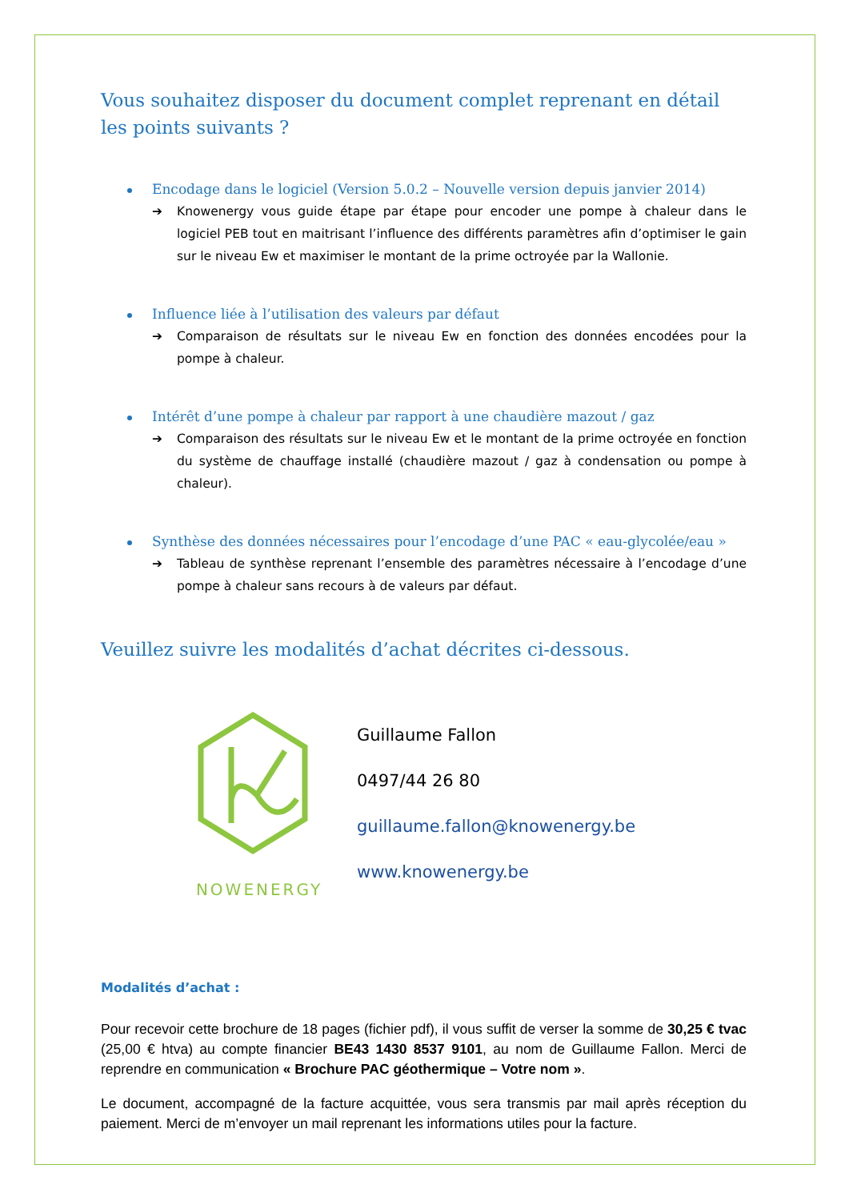Vous souhaitez disposer du document complet reprenant en détail les points suivants ?
Encodage dans le logiciel (Version 5.0.2 – Nouvelle version depuis janvier 2014)
➔ Knowenergy vous guide étape par étape pour encoder une pompe à chaleur dans le logiciel PEB tout en maitrisant l’influence des différents paramètres afin d’optimiser le gain sur le niveau Ew et maximiser le montant de la prime octroyée par la Wallonie.
Influence liée à l’utilisation des valeurs par défaut
➔ Comparaison de résultats sur le niveau Ew en fonction des données encodées pour la pompe à chaleur.
Intérêt d’une pompe à chaleur par rapport à une chaudière mazout / gaz
➔ Comparaison des résultats sur le niveau Ew et le montant de la prime octroyée en fonction du système de chauffage installé (chaudière mazout / gaz à condensation ou pompe à chaleur).
Synthèse des données nécessaires pour l’encodage d’une PAC « eau-glycolée/eau »
➔ Tableau de synthèse reprenant l’ensemble des paramètres nécessaire à l’encodage d’une pompe à chaleur sans recours à de valeurs par défaut.
Veuillez suivre les modalités d’achat décrites ci-dessous.
KNOWENERGY
Guillaume Fallon
0497/44 26 80
guillaume.fallon@knowenergy.be
www.knowenergy.be
Modalités d’achat :
Pour recevoir cette brochure de 18 pages (fichier pdf), il vous suffit de verser la somme de 30,25 € tvac (25,00 € htva) au compte financier BE43 1430 8537 9101, au nom de Guillaume Fallon. Merci de reprendre en communication « Brochure PAC géothermique – Votre nom ».
Le document, accompagné de la facture acquittée, vous sera transmis par mail après réception du paiement. Merci de m’envoyer un mail reprenant les informations utiles pour la facture.